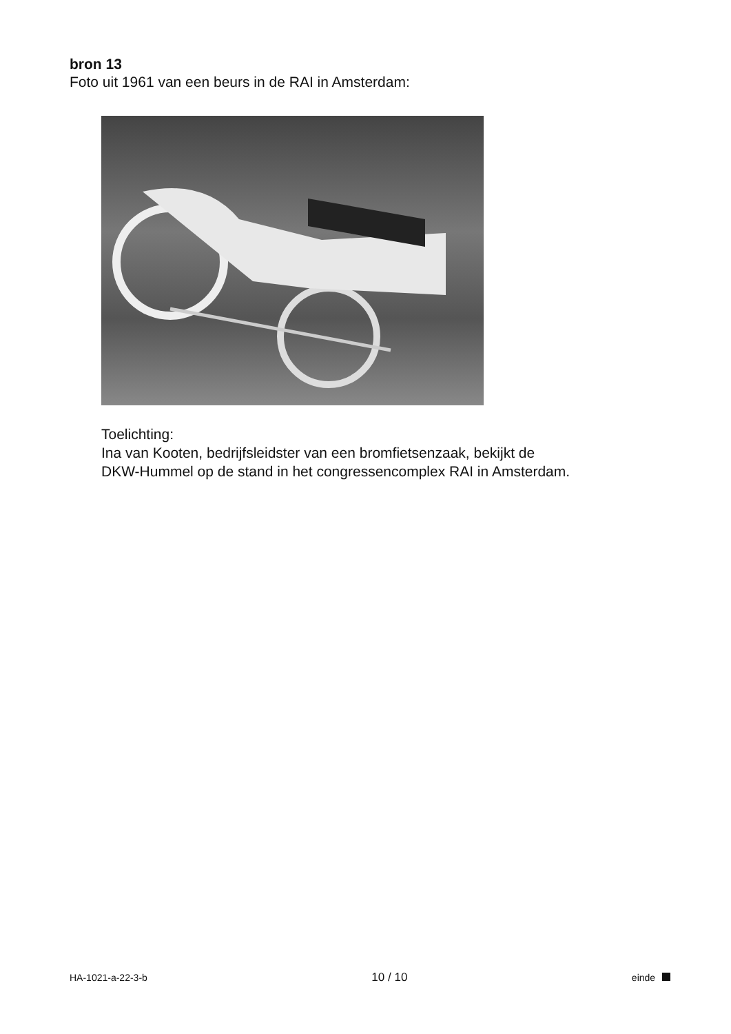bron 13
Foto uit 1961 van een beurs in de RAI in Amsterdam:
Toelichting:
Ina van Kooten, bedrijfsleidster van een bromfietsenzaak, bekijkt de
DKW-Hummel op de stand in het congressencomplex RAI in Amsterdam.
HA-1021-a-22-3-b 10 / 10 einde